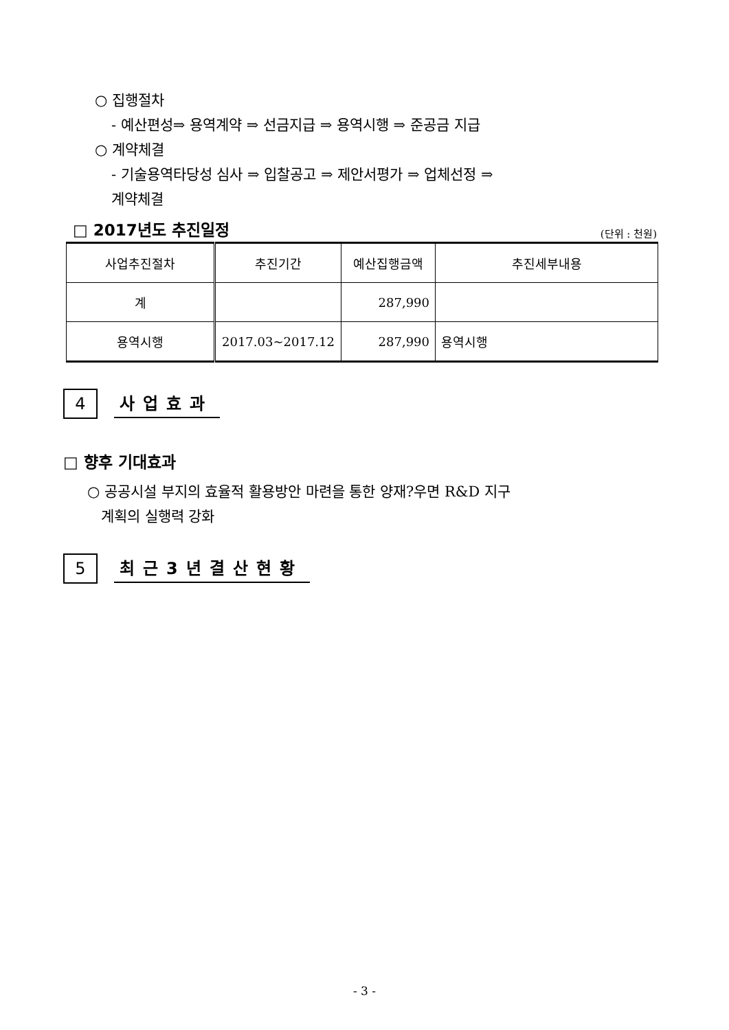○ 집행절차
- 예산편성⇒ 용역계약 ⇒ 선금지급 ⇒ 용역시행 ⇒ 준공금 지급
○ 계약체결
- 기술용역타당성 심사 ⇒ 입찰공고 ⇒ 제안서평가 ⇒ 업체선정 ⇒
계약체결
□ 2017년도 추진일정 (단위 : 천원)
| 사업추진절차 | 추진기간 | 예산집행금액 | 추진세부내용 |
| --- | --- | --- | --- |
| 계 | | 287,990 | |
| 용역시행 | 2017.03~2017.12 | 287,990 | 용역시행 |
4
사업효과
□ 향후 기대효과
○ 공공시설 부지의 효율적 활용방안 마련을 통한 양재?우면 R&D 지구
계획의 실행력 강화
5
최근3년결산현황
- 3 -